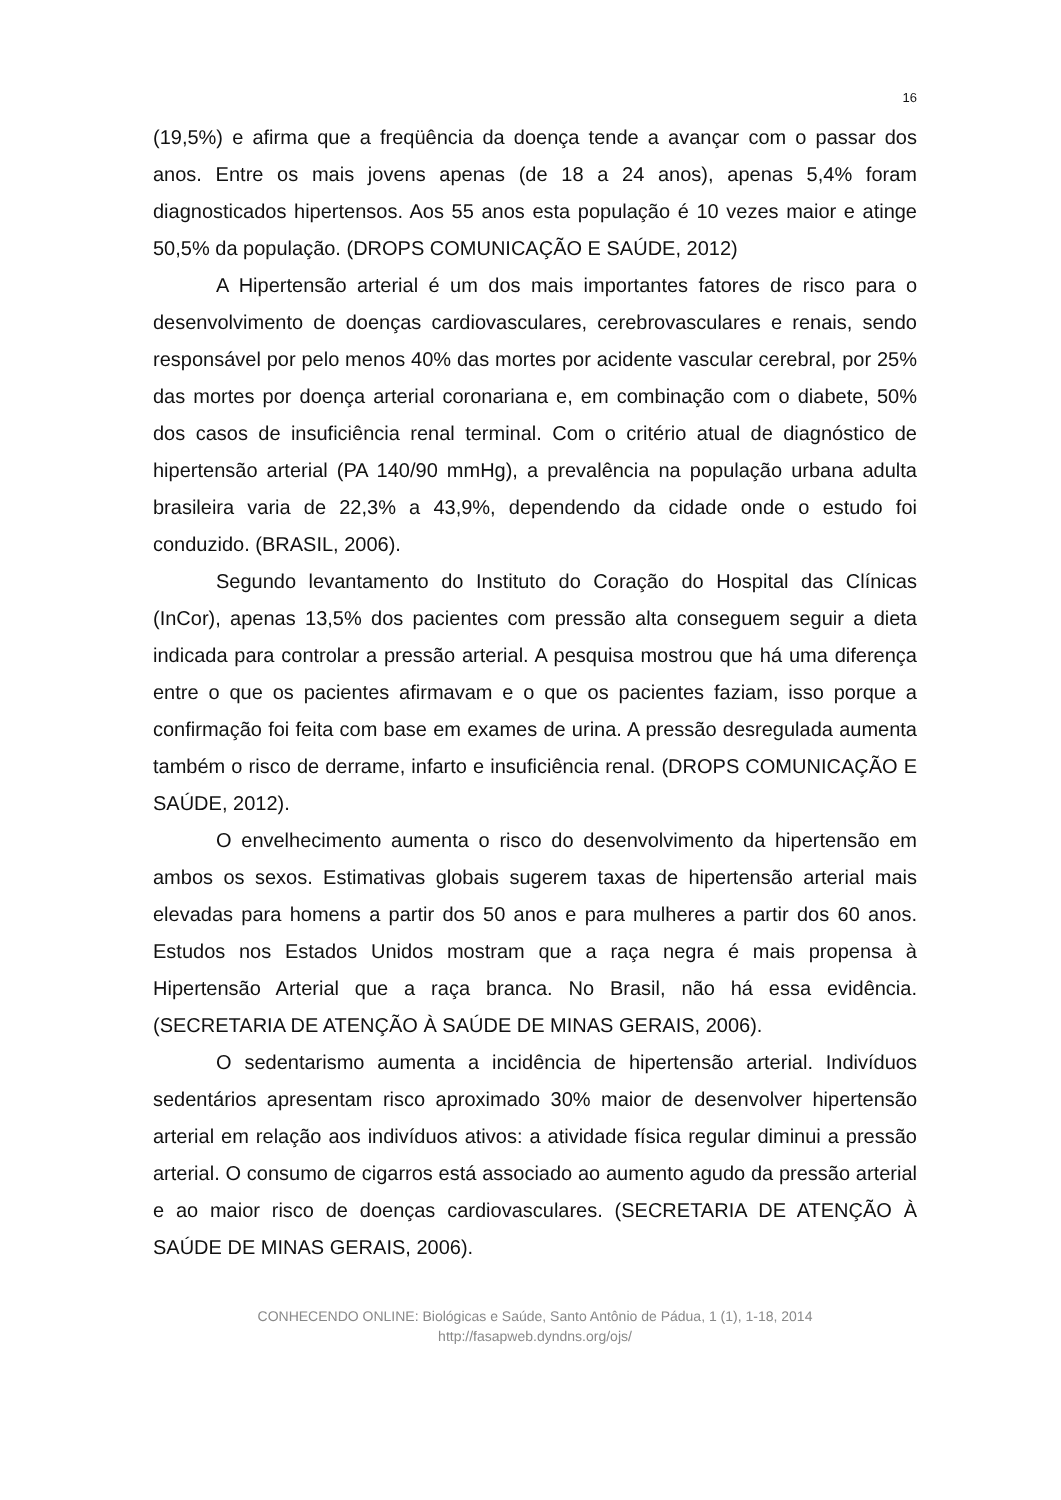16
(19,5%) e afirma que a freqüência da doença tende a avançar com o passar dos anos. Entre os mais jovens apenas (de 18 a 24 anos), apenas 5,4% foram diagnosticados hipertensos. Aos 55 anos esta população é 10 vezes maior e atinge 50,5% da população. (DROPS COMUNICAÇÃO E SAÚDE, 2012)
A Hipertensão arterial é um dos mais importantes fatores de risco para o desenvolvimento de doenças cardiovasculares, cerebrovasculares e renais, sendo responsável por pelo menos 40% das mortes por acidente vascular cerebral, por 25% das mortes por doença arterial coronariana e, em combinação com o diabete, 50% dos casos de insuficiência renal terminal. Com o critério atual de diagnóstico de hipertensão arterial (PA 140/90 mmHg), a prevalência na população urbana adulta brasileira varia de 22,3% a 43,9%, dependendo da cidade onde o estudo foi conduzido. (BRASIL, 2006).
Segundo levantamento do Instituto do Coração do Hospital das Clínicas (InCor), apenas 13,5% dos pacientes com pressão alta conseguem seguir a dieta indicada para controlar a pressão arterial. A pesquisa mostrou que há uma diferença entre o que os pacientes afirmavam e o que os pacientes faziam, isso porque a confirmação foi feita com base em exames de urina. A pressão desregulada aumenta também o risco de derrame, infarto e insuficiência renal. (DROPS COMUNICAÇÃO E SAÚDE, 2012).
O envelhecimento aumenta o risco do desenvolvimento da hipertensão em ambos os sexos. Estimativas globais sugerem taxas de hipertensão arterial mais elevadas para homens a partir dos 50 anos e para mulheres a partir dos 60 anos. Estudos nos Estados Unidos mostram que a raça negra é mais propensa à Hipertensão Arterial que a raça branca. No Brasil, não há essa evidência. (SECRETARIA DE ATENÇÃO À SAÚDE DE MINAS GERAIS, 2006).
O sedentarismo aumenta a incidência de hipertensão arterial. Indivíduos sedentários apresentam risco aproximado 30% maior de desenvolver hipertensão arterial em relação aos indivíduos ativos: a atividade física regular diminui a pressão arterial. O consumo de cigarros está associado ao aumento agudo da pressão arterial e ao maior risco de doenças cardiovasculares. (SECRETARIA DE ATENÇÃO À SAÚDE DE MINAS GERAIS, 2006).
CONHECENDO ONLINE: Biológicas e Saúde, Santo Antônio de Pádua, 1 (1), 1-18, 2014
http://fasapweb.dyndns.org/ojs/